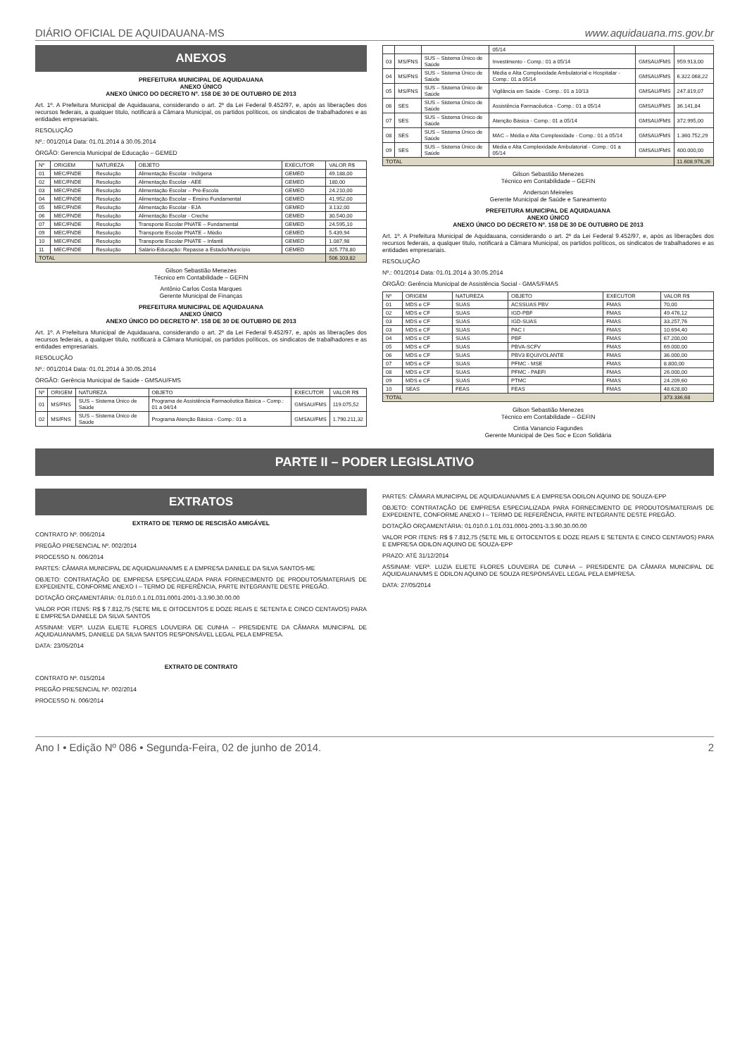DIÁRIO OFICIAL DE AQUIDAUANA-MS www.aquidauana.ms.gov.br
ANEXOS
PREFEITURA MUNICIPAL DE AQUIDAUANA
ANEXO ÚNICO
ANEXO ÚNICO DO DECRETO Nº. 158 DE 30 DE OUTUBRO DE 2013
Art. 1º. A Prefeitura Municipal de Aquidauana, considerando o art. 2º da Lei Federal 9.452/97, e, após as liberações dos recursos federais, a qualquer titulo, notificará a Câmara Municipal, os partidos políticos, os sindicatos de trabalhadores e as entidades empresariais.
RESOLUÇÃO
Nº.: 001/2014 Data: 01.01.2014 à 30.05.2014
ÓRGÃO: Gerencia Municipal de Educação – GEMED
| Nº | ORIGEM | NATUREZA | OBJETO | EXECUTOR | VALOR R$ |
| --- | --- | --- | --- | --- | --- |
| 01 | MEC/FNDE | Resolução | Alimentação Escolar - Indígena | GEMED | 49.188,00 |
| 02 | MEC/FNDE | Resolução | Alimentação Escolar - AEE | GEMED | 180,00 |
| 03 | MEC/FNDE | Resolução | Alimentação Escolar – Pré-Escola | GEMED | 24.210,00 |
| 04 | MEC/FNDE | Resolução | Alimentação Escolar – Ensino Fundamental | GEMED | 41.952,00 |
| 05 | MEC/FNDE | Resolução | Alimentação Escolar - EJA | GEMED | 3.132,00 |
| 06 | MEC/FNDE | Resolução | Alimentação Escolar - Creche | GEMED | 30.540,00 |
| 07 | MEC/FNDE | Resolução | Transporte Escolar PNATE – Fundamental | GEMED | 24.595,10 |
| 09 | MEC/FNDE | Resolução | Transporte Escolar PNATE – Médio | GEMED | 5.439,94 |
| 10 | MEC/FNDE | Resolução | Transporte Escolar PNATE – Infantil | GEMED | 1.087,98 |
| 11 | MEC/FNDE | Resolução | Salário-Educação: Repasse a Estado/Município | GEMED | 325.778,80 |
| TOTAL | | | | | 506.103,82 |
Gilson Sebastião Menezes
Técnico em Contabilidade – GEFIN
Antônio Carlos Costa Marques
Gerente Municipal de Finanças
PREFEITURA MUNICIPAL DE AQUIDAUANA
ANEXO ÚNICO
ANEXO ÚNICO DO DECRETO Nº. 158 DE 30 DE OUTUBRO DE 2013
Art. 1º. A Prefeitura Municipal de Aquidauana, considerando o art. 2º da Lei Federal 9.452/97, e, após as liberações dos recursos federais, a qualquer titulo, notificará a Câmara Municipal, os partidos políticos, os sindicatos de trabalhadores e as entidades empresariais.
RESOLUÇÃO
Nº.: 001/2014 Data: 01.01.2014 à 30.05.2014
ÓRGÃO: Gerência Municipal de Saúde - GMSAU/FMS
| Nº | ORIGEM | NATUREZA | OBJETO | EXECUTOR | VALOR R$ |
| --- | --- | --- | --- | --- | --- |
| 01 | MS/FNS | SUS – Sistema Único de Saúde | Programa de Assistência Farmacêutica Básica – Comp.: 01 a 04/14 | GMSAU/FMS | 119.075,52 |
| 02 | MS/FNS | SUS – Sistema Único de Saúde | Programa Atenção Básica - Comp.: 01 a | GMSAU/FMS | 1.790.211,32 |
| | | | 05/14 | | |
| 03 | MS/FNS | SUS – Sistema Único de Saúde | Investimento - Comp.: 01 a 05/14 | GMSAU/FMS | 959.913,00 |
| 04 | MS/FNS | SUS – Sistema Único de Saúde | Média e Alta Complexidade Ambulatorial e Hospitalar - Comp.: 01 a 05/14 | GMSAU/FMS | 6.322.068,22 |
| 05 | MS/FNS | SUS – Sistema Único de Saúde | Vigilância em Saúde - Comp.: 01 a 10/13 | GMSAU/FMS | 247.819,07 |
| 06 | SES | SUS – Sistema Único de Saúde | Assistência Farmacêutica - Comp.: 01 a 05/14 | GMSAU/FMS | 36.141,84 |
| 07 | SES | SUS – Sistema Único de Saúde | Atenção Básica - Comp.: 01 a 05/14 | GMSAU/FMS | 372.995,00 |
| 08 | SES | SUS – Sistema Único de Saúde | MAC – Média e Alta Complexidade - Comp.: 01 a 05/14 | GMSAU/FMS | 1.360.752,29 |
| 09 | SES | SUS – Sistema Único de Saúde | Média e Alta Complexidade Ambulatorial - Comp.: 01 a 05/14 | GMSAU/FMS | 400.000,00 |
| TOTAL | | | | | 11.608.976,26 |
Gilson Sebastião Menezes
Técnico em Contabilidade – GEFIN
Anderson Meireles
Gerente Municipal de Saúde e Saneamento
PREFEITURA MUNICIPAL DE AQUIDAUANA
ANEXO ÚNICO
ANEXO ÚNICO DO DECRETO Nº. 158 DE 30 DE OUTUBRO DE 2013
Art. 1º. A Prefeitura Municipal de Aquidauana, considerando o art. 2º da Lei Federal 9.452/97, e, após as liberações dos recursos federais, a qualquer titulo, notificará a Câmara Municipal, os partidos políticos, os sindicatos de trabalhadores e as entidades empresariais.
RESOLUÇÃO
Nº.: 001/2014 Data: 01.01.2014 à 30.05.2014
ÓRGÃO: Gerência Municipal de Assistência Social - GMAS/FMAS
| Nº | ORIGEM | NATUREZA | OBJETO | EXECUTOR | VALOR R$ |
| --- | --- | --- | --- | --- | --- |
| 01 | MDS e CF | SUAS | ACSSUAS PBV | FMAS | 70,00 |
| 02 | MDS e CF | SUAS | IGD-PBF | FMAS | 49.476,12 |
| 03 | MDS e CF | SUAS | IGD-SUAS | FMAS | 33.257,76 |
| 03 | MDS e CF | SUAS | PAC I | FMAS | 10.694,40 |
| 04 | MDS e CF | SUAS | PBF | FMAS | 67.200,00 |
| 05 | MDS e CF | SUAS | PBVA-SCFV | FMAS | 69.000,00 |
| 06 | MDS e CF | SUAS | PBV3 EQUIVOLANTE | FMAS | 36.000,00 |
| 07 | MDS e CF | SUAS | PFMC - MSE | FMAS | 8.800,00 |
| 08 | MDS e CF | SUAS | PFMC - PAEFI | FMAS | 26.000,00 |
| 09 | MDS e CF | SUAS | PTMC | FMAS | 24.209,60 |
| 10 | SEAS | FEAS | FEAS | FMAS | 48.628,80 |
| TOTAL | | | | | 373.336,68 |
Gilson Sebastião Menezes
Técnico em Contabilidade – GEFIN
Cintia Vanancio Fagundes
Gerente Municipal de Des Soc e Econ Solidária
PARTE II – PODER LEGISLATIVO
EXTRATOS
EXTRATO DE TERMO DE RESCISÃO AMIGÁVEL
CONTRATO Nº. 006/2014
PREGÃO PRESENCIAL Nº. 002/2014
PROCESSO N. 006/2014
PARTES: CÂMARA MUNICIPAL DE AQUIDAUANA/MS E A EMPRESA DANIELE DA SILVA SANTOS-ME
OBJETO: CONTRATAÇÃO DE EMPRESA ESPECIALIZADA PARA FORNECIMENTO DE PRODUTOS/MATERIAIS DE EXPEDIENTE, CONFORME ANEXO I – TERMO DE REFERÊNCIA, PARTE INTEGRANTE DESTE PREGÃO.
DOTAÇÃO ORÇAMENTÁRIA: 01.010.0.1.01.031.0001-2001-3.3.90.30.00.00
VALOR POR ITENS: R$ $ 7.812,75 (SETE MIL E OITOCENTOS E DOZE REAIS E SETENTA E CINCO CENTAVOS) PARA E EMPRESA DANIELE DA SILVA SANTOS
ASSINAM: VERª. LUZIA ELIETE FLORES LOUVEIRA DE CUNHA – PRESIDENTE DA CÂMARA MUNICIPAL DE AQUIDAUANA/MS, DANIELE DA SILVA SANTOS RESPONSÁVEL LEGAL PELA EMPRESA.
DATA: 23/05/2014
EXTRATO DE CONTRATO
CONTRATO Nº. 015/2014
PREGÃO PRESENCIAL Nº. 002/2014
PROCESSO N. 006/2014
PARTES: CÂMARA MUNICIPAL DE AQUIDAUANA/MS E A EMPRESA ODILON AQUINO DE SOUZA-EPP
OBJETO: CONTRATAÇÃO DE EMPRESA ESPECIALIZADA PARA FORNECIMENTO DE PRODUTOS/MATERIAIS DE EXPEDIENTE, CONFORME ANEXO I – TERMO DE REFERÊNCIA, PARTE INTEGRANTE DESTE PREGÃO.
DOTAÇÃO ORÇAMENTÁRIA: 01.010.0.1.01.031.0001-2001-3.3.90.30.00.00
VALOR POR ITENS: R$ $ 7.812,75 (SETE MIL E OITOCENTOS E DOZE REAIS E SETENTA E CINCO CENTAVOS) PARA E EMPRESA ODILON AQUINO DE SOUZA-EPP
PRAZO: ATÉ 31/12/2014
ASSINAM: VERª. LUZIA ELIETE FLORES LOUVEIRA DE CUNHA – PRESIDENTE DA CÂMARA MUNICIPAL DE AQUIDAUANA/MS E ODILON AQUINO DE SOUZA RESPONSÁVEL LEGAL PELA EMPRESA.
DATA: 27/05/2014
Ano I • Edição Nº 086 • Segunda-Feira, 02 de junho de 2014. 2